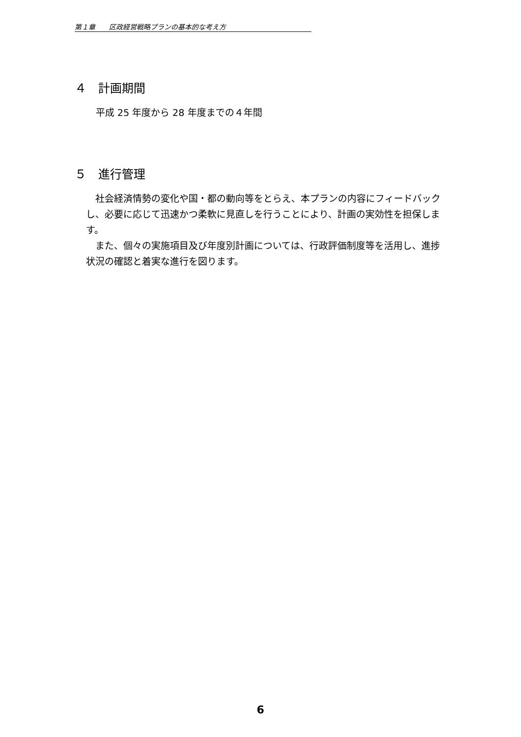第１章　　区政経営戦略プランの基本的な考え方
４　計画期間
平成 25 年度から 28 年度までの４年間
５　進行管理
社会経済情勢の変化や国・都の動向等をとらえ、本プランの内容にフィードバックし、必要に応じて迅速かつ柔軟に見直しを行うことにより、計画の実効性を担保します。
また、個々の実施項目及び年度別計画については、行政評価制度等を活用し、進捗状況の確認と着実な進行を図ります。
6